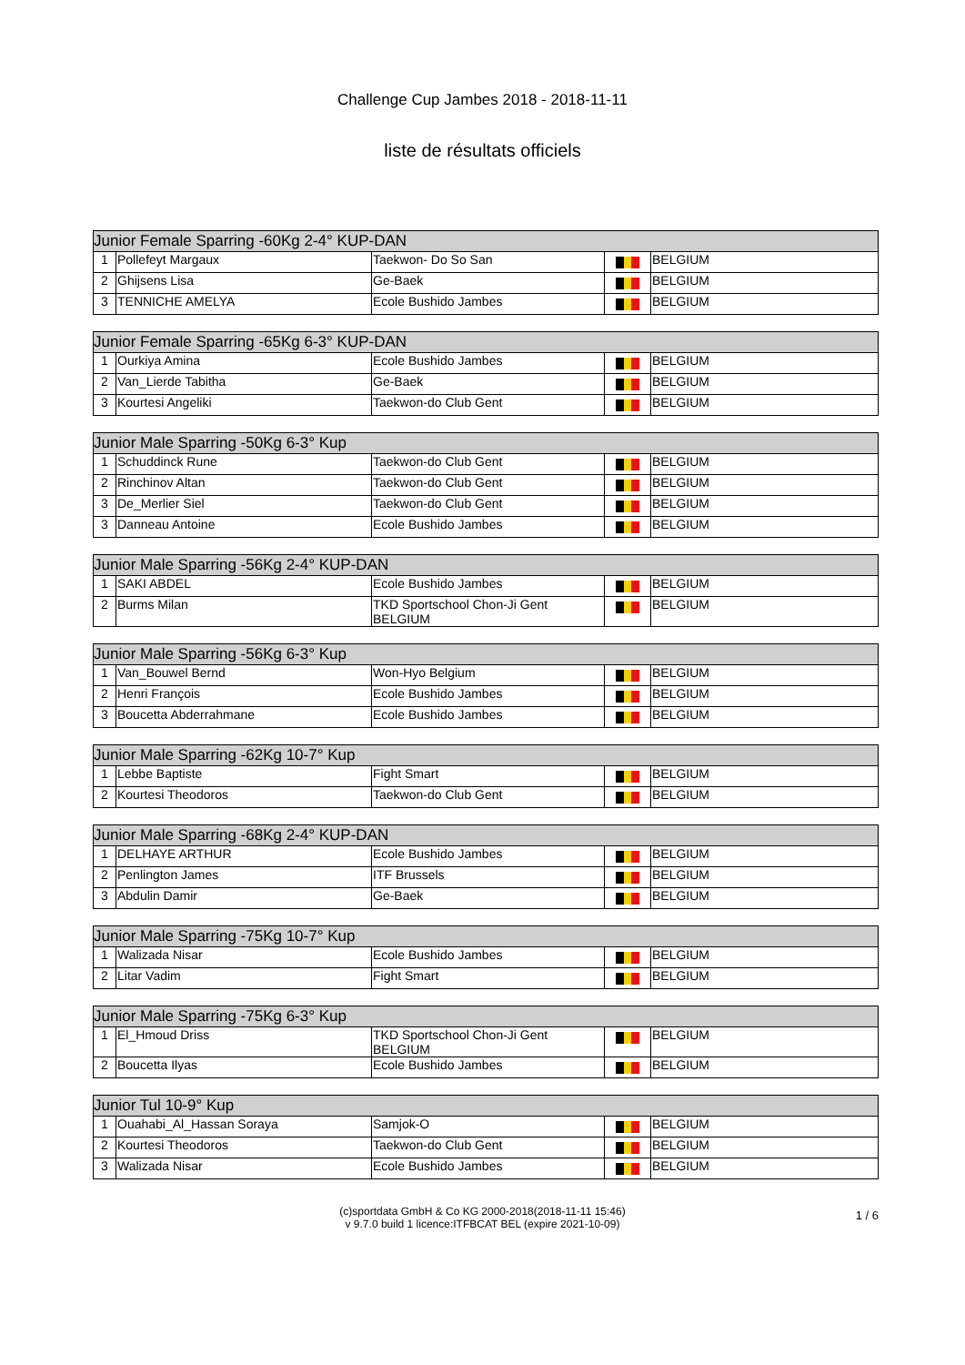Challenge Cup Jambes 2018 - 2018-11-11
liste de résultats officiels
| Junior Female Sparring -60Kg 2-4° KUP-DAN | | | | |
| --- | --- | --- | --- | --- |
| 1 | Pollefeyt Margaux | Taekwon- Do So San | | BELGIUM |
| 2 | Ghijsens Lisa | Ge-Baek | | BELGIUM |
| 3 | TENNICHE AMELYA | Ecole Bushido Jambes | | BELGIUM |
| Junior Female Sparring -65Kg 6-3° KUP-DAN | | | | |
| --- | --- | --- | --- | --- |
| 1 | Ourkiya Amina | Ecole Bushido Jambes | | BELGIUM |
| 2 | Van_Lierde Tabitha | Ge-Baek | | BELGIUM |
| 3 | Kourtesi Angeliki | Taekwon-do Club Gent | | BELGIUM |
| Junior Male Sparring -50Kg 6-3° Kup | | | | |
| --- | --- | --- | --- | --- |
| 1 | Schuddinck Rune | Taekwon-do Club Gent | | BELGIUM |
| 2 | Rinchinov Altan | Taekwon-do Club Gent | | BELGIUM |
| 3 | De_Merlier Siel | Taekwon-do Club Gent | | BELGIUM |
| 3 | Danneau Antoine | Ecole Bushido Jambes | | BELGIUM |
| Junior Male Sparring -56Kg 2-4° KUP-DAN | | | | |
| --- | --- | --- | --- | --- |
| 1 | SAKI ABDEL | Ecole Bushido Jambes | | BELGIUM |
| 2 | Burms Milan | TKD Sportschool Chon-Ji Gent BELGIUM | | BELGIUM |
| Junior Male Sparring -56Kg 6-3° Kup | | | | |
| --- | --- | --- | --- | --- |
| 1 | Van_Bouwel Bernd | Won-Hyo Belgium | | BELGIUM |
| 2 | Henri François | Ecole Bushido Jambes | | BELGIUM |
| 3 | Boucetta Abderrahmane | Ecole Bushido Jambes | | BELGIUM |
| Junior Male Sparring -62Kg 10-7° Kup | | | | |
| --- | --- | --- | --- | --- |
| 1 | Lebbe Baptiste | Fight Smart | | BELGIUM |
| 2 | Kourtesi Theodoros | Taekwon-do Club Gent | | BELGIUM |
| Junior Male Sparring -68Kg 2-4° KUP-DAN | | | | |
| --- | --- | --- | --- | --- |
| 1 | DELHAYE ARTHUR | Ecole Bushido Jambes | | BELGIUM |
| 2 | Penlington James | ITF Brussels | | BELGIUM |
| 3 | Abdulin Damir | Ge-Baek | | BELGIUM |
| Junior Male Sparring -75Kg 10-7° Kup | | | | |
| --- | --- | --- | --- | --- |
| 1 | Walizada Nisar | Ecole Bushido Jambes | | BELGIUM |
| 2 | Litar Vadim | Fight Smart | | BELGIUM |
| Junior Male Sparring -75Kg 6-3° Kup | | | | |
| --- | --- | --- | --- | --- |
| 1 | El_Hmoud Driss | TKD Sportschool Chon-Ji Gent BELGIUM | | BELGIUM |
| 2 | Boucetta Ilyas | Ecole Bushido Jambes | | BELGIUM |
| Junior Tul 10-9° Kup | | | | |
| --- | --- | --- | --- | --- |
| 1 | Ouahabi_Al_Hassan Soraya | Samjok-O | | BELGIUM |
| 2 | Kourtesi Theodoros | Taekwon-do Club Gent | | BELGIUM |
| 3 | Walizada Nisar | Ecole Bushido Jambes | | BELGIUM |
(c)sportdata GmbH & Co KG 2000-2018(2018-11-11 15:46)
v 9.7.0 build 1 licence:ITFBCAT BEL (expire 2021-10-09)
1 / 6